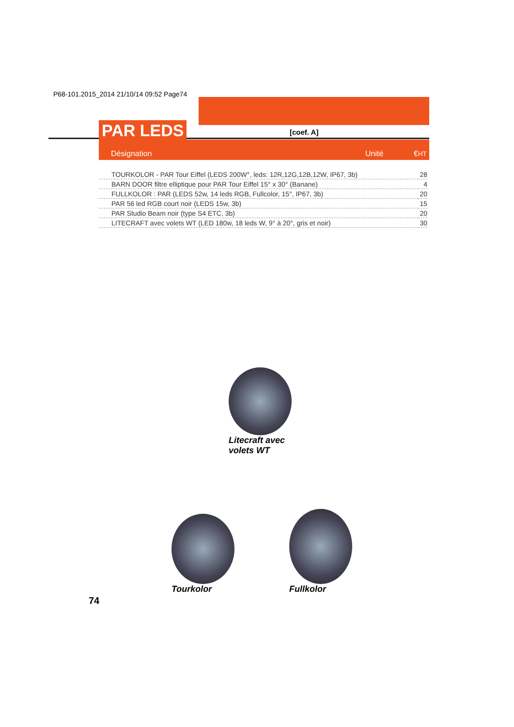P68-101.2015_2014 21/10/14 09:52 Page74
PAR LEDS [coef. A]
Désignation Unité €HT
| TOURKOLOR - PAR Tour Eiffel (LEDS 200W°, leds: 12R,12G,12B,12W, IP67, 3b) | 28 |
| BARN DOOR filtre elliptique pour PAR Tour Eiffel 15° x 30° (Banane) | 4 |
| FULLKOLOR : PAR (LEDS 52w, 14 leds RGB, Fullcolor, 15°, IP67, 3b) | 20 |
| PAR 56 led RGB court noir (LEDS 15w, 3b) | 15 |
| PAR Studio Beam noir (type S4 ETC, 3b) | 20 |
| LITECRAFT avec volets WT (LED 180w, 18 leds W, 9° à 20°, gris et noir) | 30 |
Litecraft avec
volets WT
Tourkolor Fullkolor
74